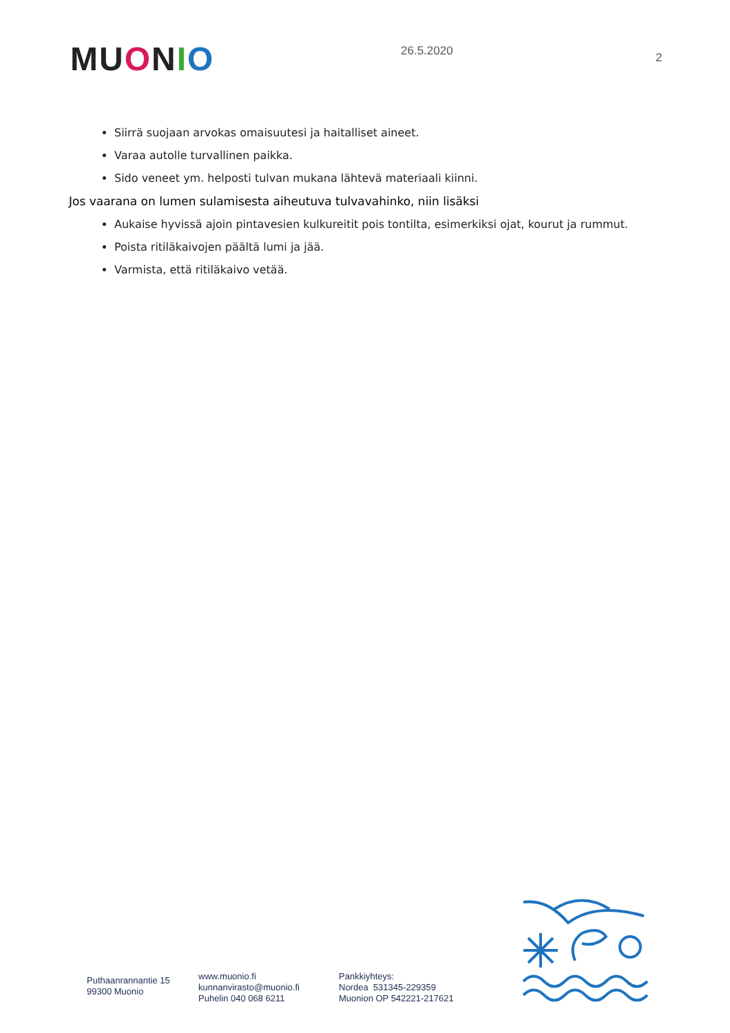MU ONIO
26.5.2020
2
Siirrä suojaan arvokas omaisuutesi ja haitalliset aineet.
Varaa autolle turvallinen paikka.
Sido veneet ym. helposti tulvan mukana lähtevä materiaali kiinni.
Jos vaarana on lumen sulamisesta aiheutuva tulvavahinko, niin lisäksi
Aukaise hyvissä ajoin pintavesien kulkureitit pois tontilta, esimerkiksi ojat, kourut ja rummut.
Poista ritiläkaivojen päältä lumi ja jää.
Varmista, että ritiläkaivo vetää.
Puthaanrannantie 15
99300 Muonio
www.muonio.fi
kunnanvirasto@muonio.fi
Puhelin 040 068 6211
Pankkiyhteys:
Nordea 531345-229359
Muonion OP 542221-217621